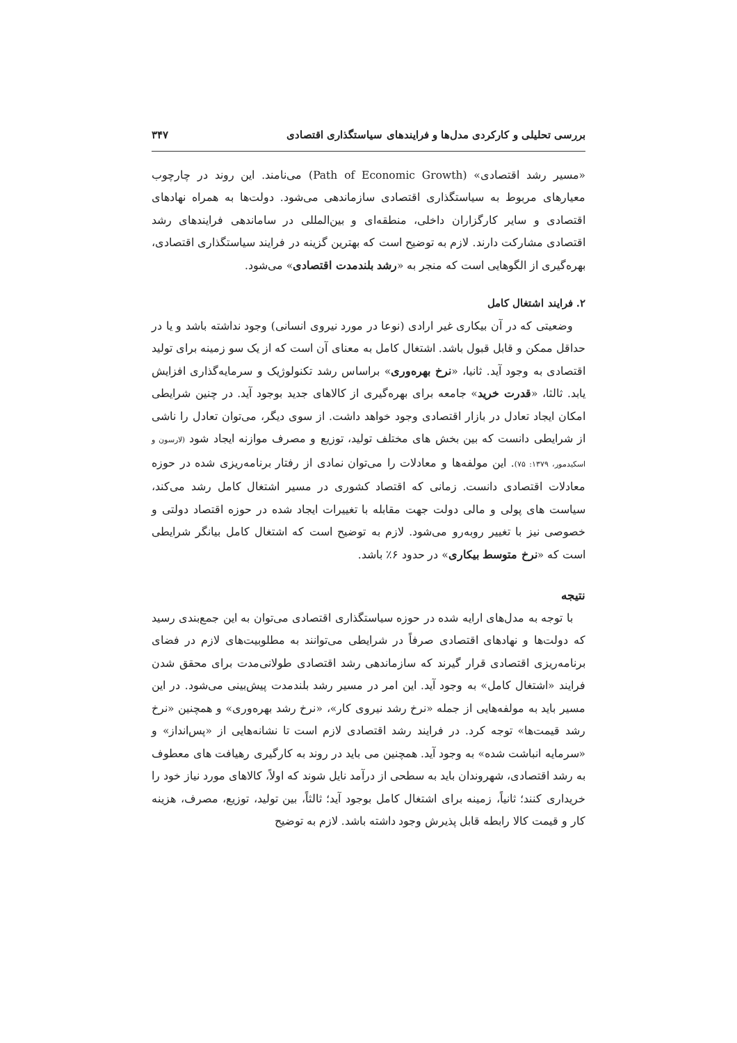بررسی تحلیلی و کارکردی مدل‌ها و فرایندهای سیاستگذاری اقتصادی ۳۴۷
«مسیر رشد اقتصادی» (Path of Economic Growth) می‌نامند. این روند در چارچوب معیارهای مربوط به سیاستگذاری اقتصادی سازماندهی می‌شود. دولت‌ها به همراه نهادهای اقتصادی و سایر کارگزاران داخلی، منطقه‌ای و بین‌المللی در ساماندهی فرایندهای رشد اقتصادی مشارکت دارند. لازم به توضیح است که بهترین گزینه در فرایند سیاستگذاری اقتصادی، بهره‌گیری از الگوهایی است که منجر به «رشد بلندمدت اقتصادی» می‌شود.
۲. فرایند اشتغال کامل
وضعیتی که در آن بیکاری غیر ارادی (نوعا در مورد نیروی انسانی) وجود نداشته باشد و یا در حداقل ممکن و قابل قبول باشد. اشتغال کامل به معنای آن است که از یک سو زمینه برای تولید اقتصادی به وجود آید. ثانیا، «نرخ بهره‌وری» براساس رشد تکنولوژیک و سرمایه‌گذاری افزایش یابد. ثالثا، «قدرت خرید» جامعه برای بهره‌گیری از کالاهای جدید بوجود آید. در چنین شرایطی امکان ایجاد تعادل در بازار اقتصادی وجود خواهد داشت. از سوی دیگر، می‌توان تعادل را ناشی از شرایطی دانست که بین بخش های مختلف تولید، توزیع و مصرف موازنه ایجاد شود (لارسون و اسکیدمور، ۱۳۷۹: ۷۵). این مولفه‌ها و معادلات را می‌توان نمادی از رفتار برنامه‌ریزی شده در حوزه معادلات اقتصادی دانست. زمانی که اقتصاد کشوری در مسیر اشتغال کامل رشد می‌کند، سیاست های پولی و مالی دولت جهت مقابله با تغییرات ایجاد شده در حوزه اقتصاد دولتی و خصوصی نیز با تغییر روبه‌رو می‌شود. لازم به توضیح است که اشتغال کامل بیانگر شرایطی است که «نرخ متوسط بیکاری» در حدود ۶٪ باشد.
نتیجه
با توجه به مدل‌های ارایه شده در حوزه سیاستگذاری اقتصادی می‌توان به این جمع‌بندی رسید که دولت‌ها و نهادهای اقتصادی صرفاً در شرایطی می‌توانند به مطلوبیت‌های لازم در فضای برنامه‌ریزی اقتصادی قرار گیرند که سازماندهی رشد اقتصادی طولانی‌مدت برای محقق شدن فرایند «اشتغال کامل» به وجود آید. این امر در مسیر رشد بلندمدت پیش‌بینی می‌شود. در این مسیر باید به مولفه‌هایی از جمله «نرخ رشد نیروی کار»، «نرخ رشد بهره‌وری» و همچنین «نرخ رشد قیمت‌ها» توجه کرد. در فرایند رشد اقتصادی لازم است تا نشانه‌هایی از «پس‌انداز» و «سرمایه انباشت شده» به وجود آید. همچنین می باید در روند به کارگیری رهیافت های معطوف به رشد اقتصادی، شهروندان باید به سطحی از درآمد نایل شوند که اولاً، کالاهای مورد نیاز خود را خریداری کنند؛ ثانیاً، زمینه برای اشتغال کامل بوجود آید؛ ثالثاً، بین تولید، توزیع، مصرف، هزینه کار و قیمت کالا رابطه قابل پذیرش وجود داشته باشد. لازم به توضیح